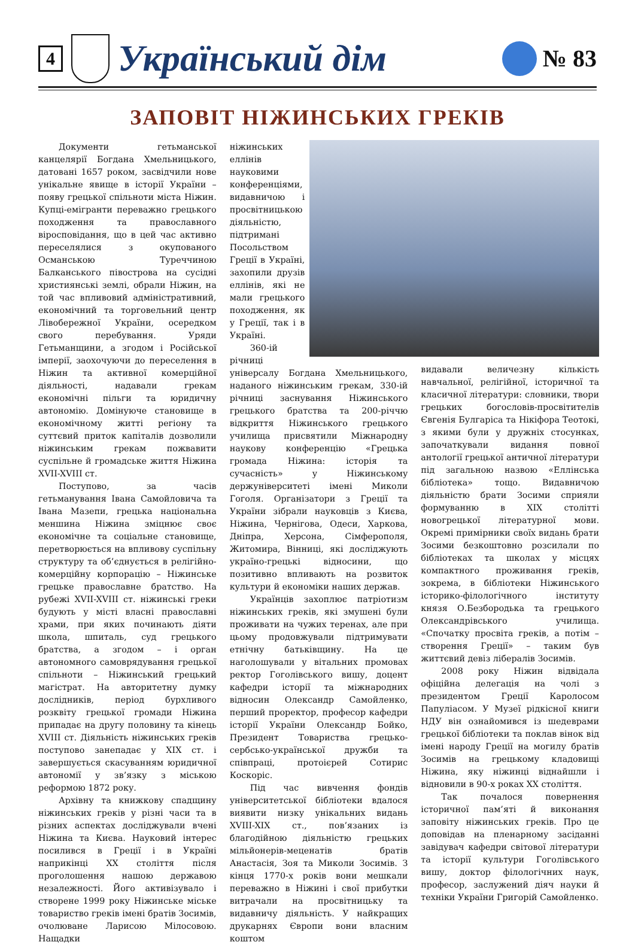4
Український дім
№ 83
ЗАПОВІТ НІЖИНСЬКИХ ГРЕКІВ
Документи гетьманської канцелярії Богдана Хмельницького, датовані 1657 роком, засвідчили нове унікальне явище в історії України – появу грецької спільноти міста Ніжин. Купці-емігранти переважно грецького походження та православного віросповідання, що в цей час активно переселялися з окупованого Османською Туреччиною Балканського півострова на сусідні християнські землі, обрали Ніжин, на той час впливовий адміністративний, економічний та торговельний центр Лівобережної України, осередком свого перебування. Уряди Гетьманщини, а згодом і Російської імперії, заохочуючи до переселення в Ніжин та активної комерційної діяльності, надавали грекам економічні пільги та юридичну автономію. Домінуюче становище в економічному житті регіону та суттєвий приток капіталів дозволили ніжинським грекам пожвавити суспільне й громадське життя Ніжина XVII-XVIII ст.
Поступово, за часів гетьманування Івана Самойловича та Івана Мазепи, грецька національна меншина Ніжина зміцнює своє економічне та соціальне становище, перетворюється на впливову суспільну структуру та об’єднується в релігійно-комерційну корпорацію – Ніжинське грецьке православне братство. На рубежі XVII-XVIII ст. ніжинські греки будують у місті власні православні храми, при яких починають діяти школа, шпиталь, суд грецького братства, а згодом – і орган автономного самоврядування грецької спільноти – Ніжинський грецький магістрат. На авторитетну думку дослідників, період бурхливого розквіту грецької громади Ніжина припадає на другу половину та кінець XVIII ст. Діяльність ніжинських греків поступово занепадає у XIX ст. і завершується скасуванням юридичної автономії у зв’язку з міською реформою 1872 року.
Архівну та книжкову спадщину ніжинських греків у різні часи та в різних аспектах досліджували вчені Ніжина та Києва. Науковий інтерес посилився в Греції і в Україні наприкінці XX століття після проголошення нашою державою незалежності. Його активізувало і створене 1999 року Ніжинське міське товариство греків імені братів Зосимів, очолюване Ларисою Мілосовою. Нащадки
ніжинських еллінів науковими конференціями, видавничою і просвітницькою діяльністю, підтримані Посольством Греції в Україні, захопили друзів еллінів, які не мали грецького походження, як у Греції, так і в Україні.
360-ій річниці універсалу Богдана Хмельницького, наданого ніжинським грекам, 330-ій річниці заснування Ніжинського грецького братства та 200-річчю відкриття Ніжинського грецького училища присвятили Міжнародну наукову конференцію «Грецька громада Ніжина: історія та сучасність» у Ніжинському держуніверситеті імені Миколи Гоголя. Організатори з Греції та України зібрали науковців з Києва, Ніжина, Чернігова, Одеси, Харкова, Дніпра, Херсона, Сімферополя, Житомира, Вінниці, які досліджують україно-грецькі відносини, що позитивно впливають на розвиток культури й економіки наших держав.
Українців захоплює патріотизм ніжинських греків, які змушені були проживати на чужих теренах, але при цьому продовжували підтримувати етнічну батьківщину. На це наголошували у вітальних промовах ректор Гоголівського вишу, доцент кафедри історії та міжнародних відносин Олександр Самойленко, перший проректор, професор кафедри історії України Олександр Бойко, Президент Товариства грецько-сербсько-української дружби та співпраці, протоієрей Сотирис Коскоріс.
Під час вивчення фондів університетської бібліотеки вдалося виявити низку унікальних видань XVIII-XIX ст., пов’язаних із благодійною діяльністю грецьких мільйонерів-меценатів братів Анастасія, Зоя та Миколи Зосимів. З кінця 1770-х років вони мешкали переважно в Ніжині і свої прибутки витрачали на просвітницьку та видавничу діяльність. У найкращих друкарнях Європи вони власним коштом
видавали величезну кількість навчальної, релігійної, історичної та класичної літератури: словники, твори грецьких богословів-просвітителів Євгенія Булгаріса та Нікіфора Теотокі, з якими були у дружніх стосунках, започаткували видання повної антології грецької античної літератури під загальною назвою «Еллінська бібліотека» тощо. Видавничою діяльністю брати Зосими сприяли формуванню в XIX столітті новогрецької літературної мови. Окремі примірники своїх видань брати Зосими безкоштовно розсилали по бібліотеках та школах у місцях компактного проживання греків, зокрема, в бібліотеки Ніжинського історико-філологічного інституту князя О.Безбородька та грецького Олександрівського училища. «Спочатку просвіта греків, а потім – створення Греції» – таким був життєвий девіз лібералів Зосимів.
2008 року Ніжин відвідала офіційна делегація на чолі з президентом Греції Каролосом Папуліасом. У Музеї рідкісної книги НДУ він ознайомився із шедеврами грецької бібліотеки та поклав вінок від імені народу Греції на могилу братів Зосимів на грецькому кладовищі Ніжина, яку ніжинці віднайшли і відновили в 90-х роках XX століття.
Так почалося повернення історичної пам’яті й виконання заповіту ніжинських греків. Про це доповідав на пленарному засіданні завідувач кафедри світової літератури та історії культури Гоголівського вишу, доктор філологічних наук, професор, заслужений діяч науки й техніки України Григорій Самойленко.